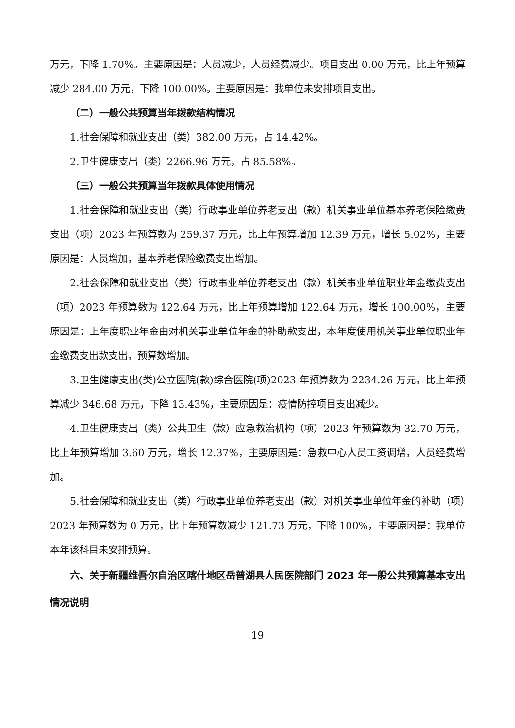万元，下降 1.70%。主要原因是：人员减少，人员经费减少。项目支出 0.00 万元，比上年预算减少 284.00 万元，下降 100.00%。主要原因是：我单位未安排项目支出。
（二）一般公共预算当年拨款结构情况
1.社会保障和就业支出（类）382.00 万元，占 14.42%。
2.卫生健康支出（类）2266.96 万元，占 85.58%。
（三）一般公共预算当年拨款具体使用情况
1.社会保障和就业支出（类）行政事业单位养老支出（款）机关事业单位基本养老保险缴费支出（项）2023 年预算数为 259.37 万元，比上年预算增加 12.39 万元，增长 5.02%，主要原因是：人员增加，基本养老保险缴费支出增加。
2.社会保障和就业支出（类）行政事业单位养老支出（款）机关事业单位职业年金缴费支出（项）2023 年预算数为 122.64 万元，比上年预算增加 122.64 万元，增长 100.00%，主要原因是：上年度职业年金由对机关事业单位年金的补助款支出，本年度使用机关事业单位职业年金缴费支出款支出，预算数增加。
3.卫生健康支出(类)公立医院(款)综合医院(项)2023 年预算数为 2234.26 万元，比上年预算减少 346.68 万元，下降 13.43%，主要原因是：疫情防控项目支出减少。
4.卫生健康支出（类）公共卫生（款）应急救治机构（项）2023 年预算数为 32.70 万元，比上年预算增加 3.60 万元，增长 12.37%，主要原因是：急救中心人员工资调增，人员经费增加。
5.社会保障和就业支出（类）行政事业单位养老支出（款）对机关事业单位年金的补助（项）2023 年预算数为 0 万元，比上年预算数减少 121.73 万元，下降 100%，主要原因是：我单位本年该科目未安排预算。
六、关于新疆维吾尔自治区喀什地区岳普湖县人民医院部门 2023 年一般公共预算基本支出情况说明
19